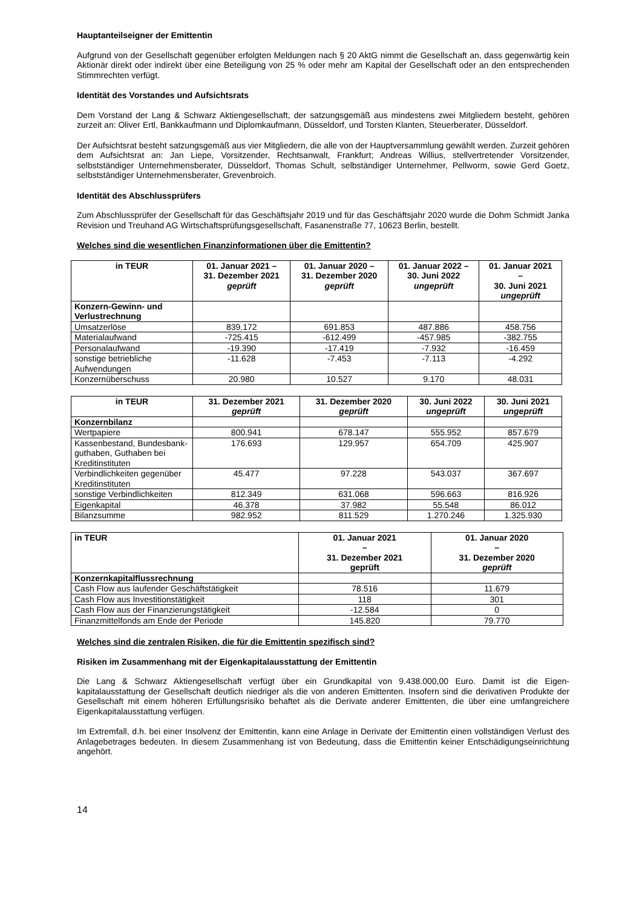Hauptanteilseigner der Emittentin
Aufgrund von der Gesellschaft gegenüber erfolgten Meldungen nach § 20 AktG nimmt die Gesellschaft an, dass gegenwärtig kein Aktionär direkt oder indirekt über eine Beteiligung von 25 % oder mehr am Kapital der Gesellschaft oder an den entsprechenden Stimmrechten verfügt.
Identität des Vorstandes und Aufsichtsrats
Dem Vorstand der Lang & Schwarz Aktiengesellschaft, der satzungsgemäß aus mindestens zwei Mitgliedern besteht, gehören zurzeit an: Oliver Ertl, Bankkaufmann und Diplomkaufmann, Düsseldorf, und Torsten Klanten, Steuerberater, Düsseldorf.
Der Aufsichtsrat besteht satzungsgemäß aus vier Mitgliedern, die alle von der Hauptversammlung gewählt werden. Zurzeit gehören dem Aufsichtsrat an: Jan Liepe, Vorsitzender, Rechtsanwalt, Frankfurt; Andreas Willius, stellvertretender Vorsitzender, selbstständiger Unternehmensberater, Düsseldorf, Thomas Schult, selbständiger Unternehmer, Pellworm, sowie Gerd Goetz, selbstständiger Unternehmensberater, Grevenbroich.
Identität des Abschlussprüfers
Zum Abschlussprüfer der Gesellschaft für das Geschäftsjahr 2019 und für das Geschäftsjahr 2020 wurde die Dohm Schmidt Janka Revision und Treuhand AG Wirtschaftsprüfungsgesellschaft, Fasanenstraße 77, 10623 Berlin, bestellt.
Welches sind die wesentlichen Finanzinformationen über die Emittentin?
| in TEUR | 01. Januar 2021 – 31. Dezember 2021 geprüft | 01. Januar 2020 – 31. Dezember 2020 geprüft | 01. Januar 2022 – 30. Juni 2022 ungeprüft | 01. Januar 2021 – 30. Juni 2021 ungeprüft |
| --- | --- | --- | --- | --- |
| Konzern-Gewinn- und Verlustrechnung | | | | |
| Umsatzerlöse | 839.172 | 691.853 | 487.886 | 458.756 |
| Materialaufwand | -725.415 | -612.499 | -457.985 | -382.755 |
| Personalaufwand | -19.390 | -17.419 | -7.932 | -16.459 |
| sonstige betriebliche Aufwendungen | -11.628 | -7.453 | -7.113 | -4.292 |
| Konzernüberschuss | 20.980 | 10.527 | 9.170 | 48.031 |
| in TEUR | 31. Dezember 2021 geprüft | 31. Dezember 2020 geprüft | 30. Juni 2022 ungeprüft | 30. Juni 2021 ungeprüft |
| --- | --- | --- | --- | --- |
| Konzernbilanz | | | | |
| Wertpapiere | 800.941 | 678.147 | 555.952 | 857.679 |
| Kassenbestand, Bundesbank-guthaben, Guthaben bei Kreditinstituten | 176.693 | 129.957 | 654.709 | 425.907 |
| Verbindlichkeiten gegenüber Kreditinstituten | 45.477 | 97.228 | 543.037 | 367.697 |
| sonstige Verbindlichkeiten | 812.349 | 631.068 | 596.663 | 816.926 |
| Eigenkapital | 46.378 | 37.982 | 55.548 | 86.012 |
| Bilanzsumme | 982.952 | 811.529 | 1.270.246 | 1.325.930 |
| in TEUR | 01. Januar 2021 – 31. Dezember 2021 geprüft | 01. Januar 2020 – 31. Dezember 2020 geprüft |
| --- | --- | --- |
| Konzernkapitalflussrechnung | | |
| Cash Flow aus laufender Geschäftstätigkeit | 78.516 | 11.679 |
| Cash Flow aus Investitionstätigkeit | 118 | 301 |
| Cash Flow aus der Finanzierungstätigkeit | -12.584 | 0 |
| Finanzmittelfonds am Ende der Periode | 145.820 | 79.770 |
Welches sind die zentralen Risiken, die für die Emittentin spezifisch sind?
Risiken im Zusammenhang mit der Eigenkapitalausstattung der Emittentin
Die Lang & Schwarz Aktiengesellschaft verfügt über ein Grundkapital von 9.438.000,00 Euro. Damit ist die Eigen-kapitalausstattung der Gesellschaft deutlich niedriger als die von anderen Emittenten. Insofern sind die derivativen Produkte der Gesellschaft mit einem höheren Erfüllungsrisiko behaftet als die Derivate anderer Emittenten, die über eine umfangreichere Eigenkapitalausstattung verfügen.
Im Extremfall, d.h. bei einer Insolvenz der Emittentin, kann eine Anlage in Derivate der Emittentin einen vollständigen Verlust des Anlagebetrages bedeuten. In diesem Zusammenhang ist von Bedeutung, dass die Emittentin keiner Entschädigungseinrichtung angehört.
14